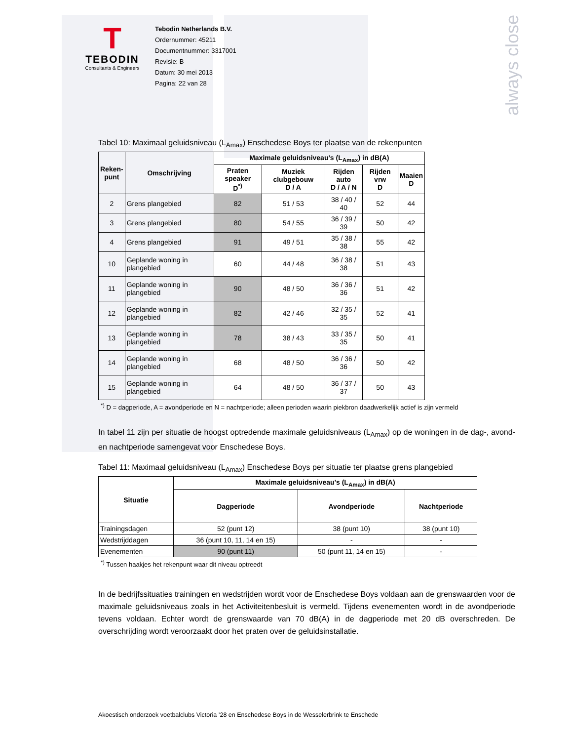always close
T
TEBODIN
Consultants & Engineers
Tebodin Netherlands B.V.
Ordernummer: 45211
Documentnummer: 3317001
Revisie: B
Datum: 30 mei 2013
Pagina: 22 van 28
Tabel 10: Maximaal geluidsniveau (L<sub>Amax</sub>) Enschedese Boys ter plaatse van de rekenpunten
| Reken- punt | Omschrijving | Maximale geluidsniveau’s (L<sub>Amax</sub>) in dB(A) | | | | |
| --- | --- | --- | --- | --- | --- | --- |
| | | Praten speaker D<sup>*)</sup> | Muziek clubgebouw D / A | Rijden auto D / A / N | Rijden vrw D | Maaien D |
| 2 | Grens plangebied | 82 | 51 / 53 | 38 / 40 / 40 | 52 | 44 |
| 3 | Grens plangebied | 80 | 54 / 55 | 36 / 39 / 39 | 50 | 42 |
| 4 | Grens plangebied | 91 | 49 / 51 | 35 / 38 / 38 | 55 | 42 |
| 10 | Geplande woning in plangebied | 60 | 44 / 48 | 36 / 38 / 38 | 51 | 43 |
| 11 | Geplande woning in plangebied | 90 | 48 / 50 | 36 / 36 / 36 | 51 | 42 |
| 12 | Geplande woning in plangebied | 82 | 42 / 46 | 32 / 35 / 35 | 52 | 41 |
| 13 | Geplande woning in plangebied | 78 | 38 / 43 | 33 / 35 / 35 | 50 | 41 |
| 14 | Geplande woning in plangebied | 68 | 48 / 50 | 36 / 36 / 36 | 50 | 42 |
| 15 | Geplande woning in plangebied | 64 | 48 / 50 | 36 / 37 / 37 | 50 | 43 |
<sup>*)</sup> D = dagperiode, A = avondperiode en N = nachtperiode; alleen perioden waarin piekbron daadwerkelijk actief is zijn vermeld
In tabel 11 zijn per situatie de hoogst optredende maximale geluidsniveaus (L<sub>Amax</sub>) op de woningen in de dag-, avond- en nachtperiode samengevat voor Enschedese Boys.
Tabel 11: Maximaal geluidsniveau (L<sub>Amax</sub>) Enschedese Boys per situatie ter plaatse grens plangebied
| Situatie | Maximale geluidsniveau's (L<sub>Amax</sub>) in dB(A) | | |
| --- | --- | --- | --- |
| | Dagperiode | Avondperiode | Nachtperiode |
| Trainingsdagen | 52 (punt 12) | 38 (punt 10) | 38 (punt 10) |
| Wedstrijddagen | 36 (punt 10, 11, 14 en 15) | - | - |
| Evenementen | 90 (punt 11) | 50 (punt 11, 14 en 15) | - |
<sup>*)</sup> Tussen haakjes het rekenpunt waar dit niveau optreedt
In de bedrijfssituaties trainingen en wedstrijden wordt voor de Enschedese Boys voldaan aan de grenswaarden voor de maximale geluidsniveaus zoals in het Activiteitenbesluit is vermeld. Tijdens evenementen wordt in de avondperiode tevens voldaan. Echter wordt de grenswaarde van 70 dB(A) in de dagperiode met 20 dB overschreden. De overschrijding wordt veroorzaakt door het praten over de geluidsinstallatie.
Akoestisch onderzoek voetbalclubs Victoria ’28 en Enschedese Boys in de Wesselerbrink te Enschede